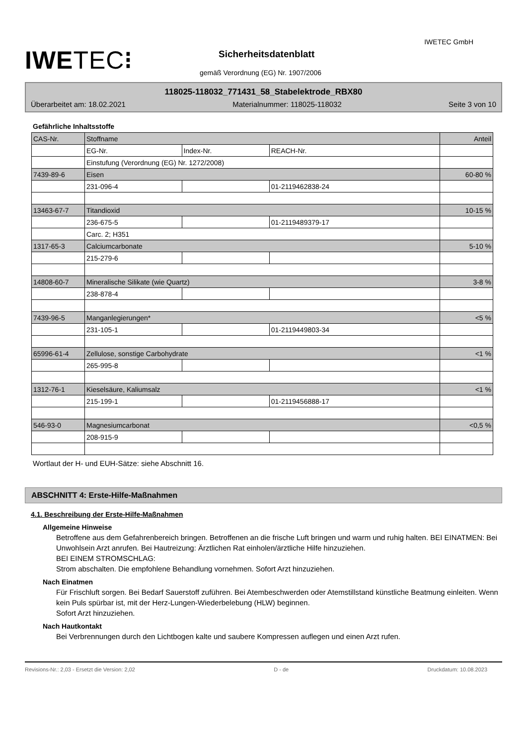IWETEC GmbH
IWETEC⁝ Sicherheitsdatenblatt
gemäß Verordnung (EG) Nr. 1907/2006
118025-118032_771431_58_Stabelektrode_RBX80
Überarbeitet am: 18.02.2021 Materialnummer: 118025-118032 Seite 3 von 10
Gefährliche Inhaltsstoffe
| CAS-Nr. | Stoffname | | | Anteil |
| | EG-Nr. | Index-Nr. | REACH-Nr. | |
| | Einstufung (Verordnung (EG) Nr. 1272/2008) | | | |
| 7439-89-6 | Eisen | | | 60-80 % |
| | 231-096-4 | | 01-2119462838-24 | |
| 13463-67-7 | Titandioxid | | | 10-15 % |
| | 236-675-5 | | 01-2119489379-17 | |
| | Carc. 2; H351 | | | |
| 1317-65-3 | Calciumcarbonate | | | 5-10 % |
| | 215-279-6 | | | |
| 14808-60-7 | Mineralische Silikate (wie Quartz) | | | 3-8 % |
| | 238-878-4 | | | |
| 7439-96-5 | Manganlegierungen* | | | <5 % |
| | 231-105-1 | | 01-2119449803-34 | |
| 65996-61-4 | Zellulose, sonstige Carbohydrate | | | <1 % |
| | 265-995-8 | | | |
| 1312-76-1 | Kieselsäure, Kaliumsalz | | | <1 % |
| | 215-199-1 | | 01-2119456888-17 | |
| 546-93-0 | Magnesiumcarbonat | | | <0,5 % |
| | 208-915-9 | | | |
Wortlaut der H- und EUH-Sätze: siehe Abschnitt 16.
ABSCHNITT 4: Erste-Hilfe-Maßnahmen
4.1. Beschreibung der Erste-Hilfe-Maßnahmen
Allgemeine Hinweise
Betroffene aus dem Gefahrenbereich bringen. Betroffenen an die frische Luft bringen und warm und ruhig halten. BEI EINATMEN: Bei Unwohlsein Arzt anrufen. Bei Hautreizung: Ärztlichen Rat einholen/ärztliche Hilfe hinzuziehen.
BEI EINEM STROMSCHLAG:
Strom abschalten. Die empfohlene Behandlung vornehmen. Sofort Arzt hinzuziehen.
Nach Einatmen
Für Frischluft sorgen. Bei Bedarf Sauerstoff zuführen. Bei Atembeschwerden oder Atemstillstand künstliche Beatmung einleiten. Wenn kein Puls spürbar ist, mit der Herz-Lungen-Wiederbelebung (HLW) beginnen.
Sofort Arzt hinzuziehen.
Nach Hautkontakt
Bei Verbrennungen durch den Lichtbogen kalte und saubere Kompressen auflegen und einen Arzt rufen.
Revisions-Nr.: 2,03 - Ersetzt die Version: 2,02 D - de Druckdatum: 10.08.2023